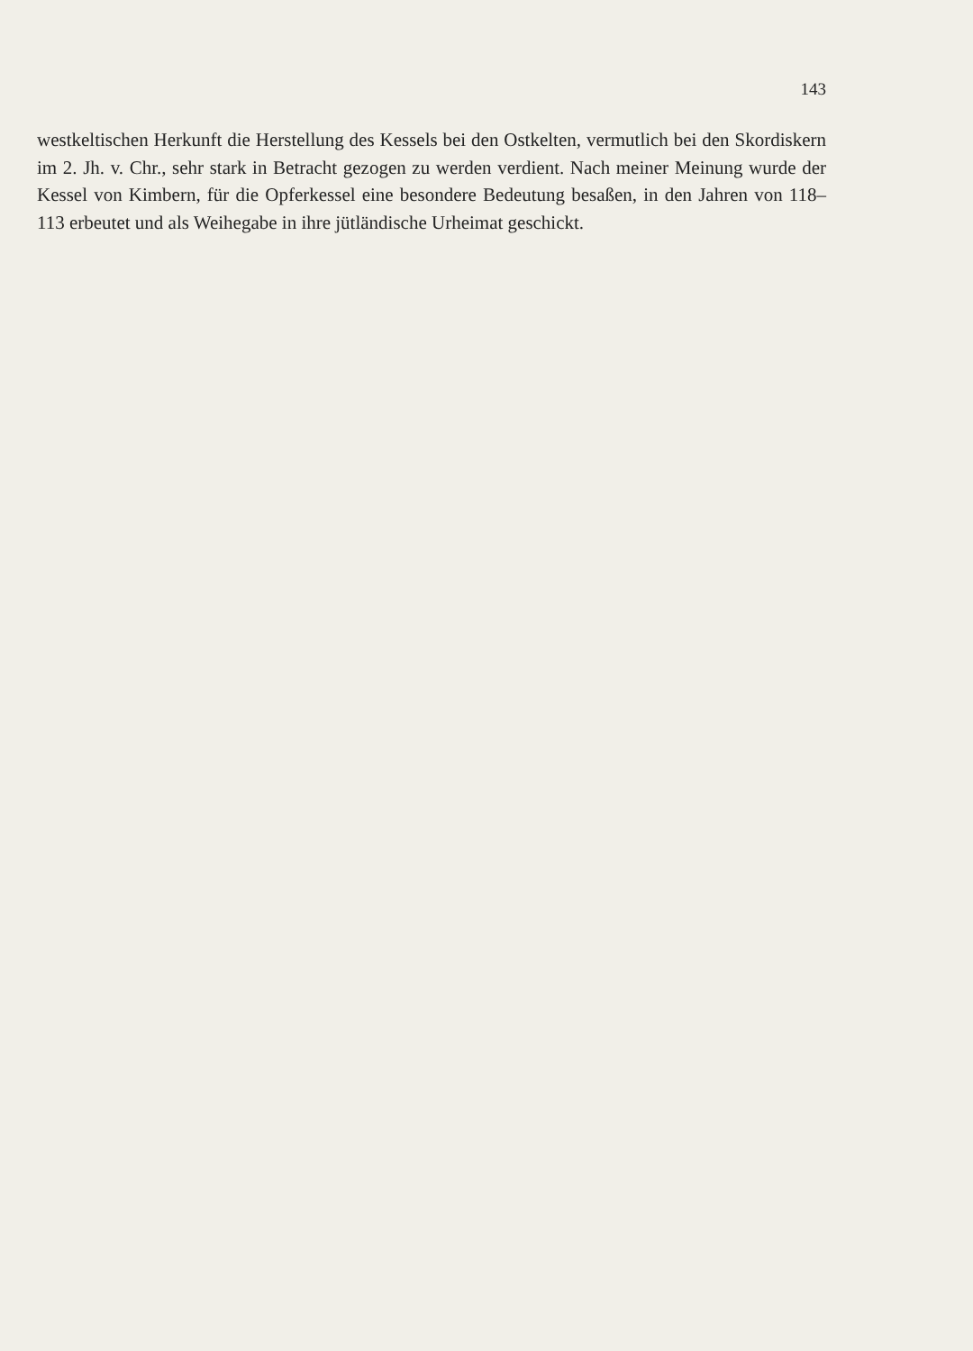143
westkeltischen Herkunft die Herstellung des Kessels bei den Ostkelten, vermutlich bei den Skordiskern im 2. Jh. v. Chr., sehr stark in Betracht gezogen zu werden verdient. Nach meiner Meinung wurde der Kessel von Kimbern, für die Opferkessel eine besondere Bedeutung besaßen, in den Jahren von 118–113 erbeutet und als Weihegabe in ihre jütländische Urheimat geschickt.